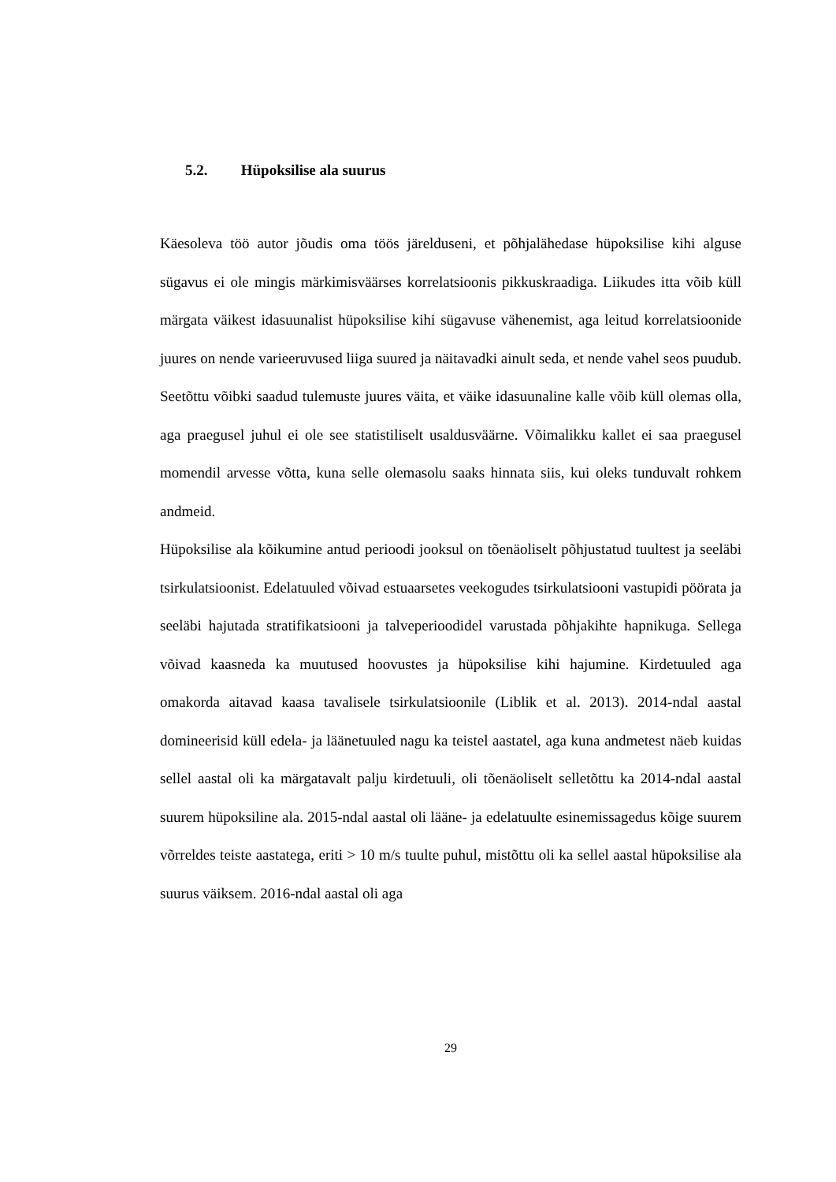5.2. Hüpoksilise ala suurus
Käesoleva töö autor jõudis oma töös järelduseni, et põhjalähedase hüpoksilise kihi alguse sügavus ei ole mingis märkimisväärses korrelatsioonis pikkuskraadiga. Liikudes itta võib küll märgata väikest idasuunalist hüpoksilise kihi sügavuse vähenemist, aga leitud korrelatsioonide juures on nende varieeruvused liiga suured ja näitavadki ainult seda, et nende vahel seos puudub. Seetõttu võibki saadud tulemuste juures väita, et väike idasuunaline kalle võib küll olemas olla, aga praegusel juhul ei ole see statistiliselt usaldusväärne. Võimalikku kallet ei saa praegusel momendil arvesse võtta, kuna selle olemasolu saaks hinnata siis, kui oleks tunduvalt rohkem andmeid.
Hüpoksilise ala kõikumine antud perioodi jooksul on tõenäoliselt põhjustatud tuultest ja seeläbi tsirkulatsioonist. Edelatuuled võivad estuaarsetes veekogudes tsirkulatsiooni vastupidi pöörata ja seeläbi hajutada stratifikatsiooni ja talveperioodidel varustada põhjakihte hapnikuga. Sellega võivad kaasneda ka muutused hoovustes ja hüpoksilise kihi hajumine. Kirdetuuled aga omakorda aitavad kaasa tavalisele tsirkulatsioonile (Liblik et al. 2013). 2014-ndal aastal domineerisid küll edela- ja läänetuuled nagu ka teistel aastatel, aga kuna andmetest näeb kuidas sellel aastal oli ka märgatavalt palju kirdetuuli, oli tõenäoliselt selletõttu ka 2014-ndal aastal suurem hüpoksiline ala. 2015-ndal aastal oli lääne- ja edelatuulte esinemissagedus kõige suurem võrreldes teiste aastatega, eriti > 10 m/s tuulte puhul, mistõttu oli ka sellel aastal hüpoksilise ala suurus väiksem. 2016-ndal aastal oli aga
29